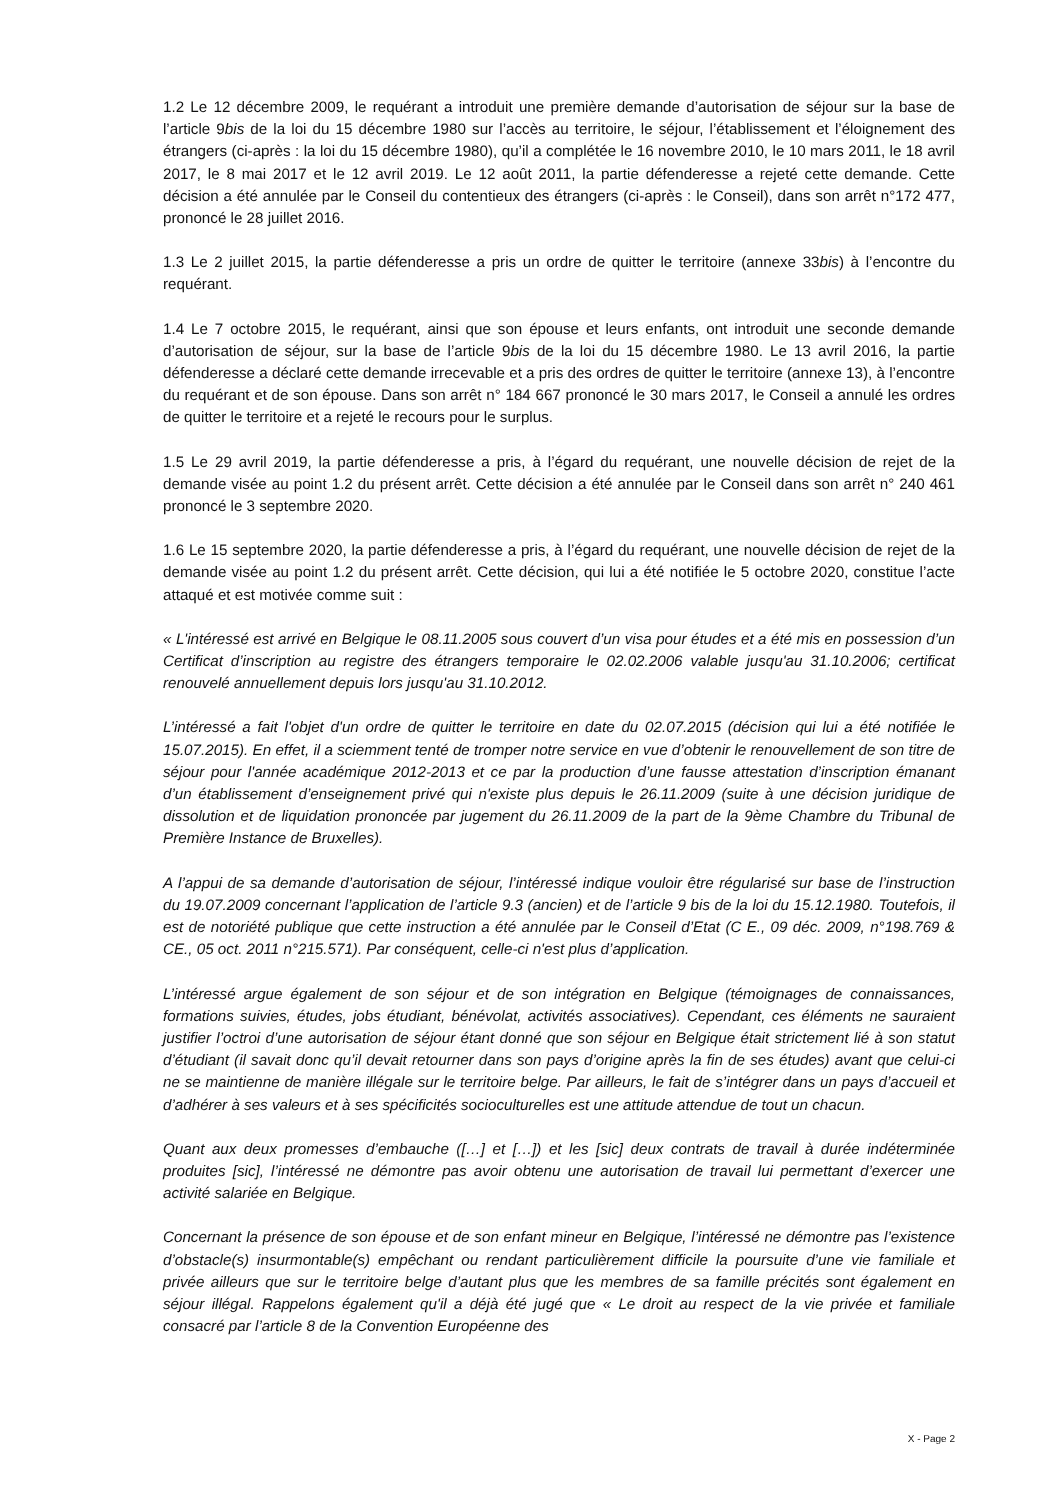1.2 Le 12 décembre 2009, le requérant a introduit une première demande d’autorisation de séjour sur la base de l’article 9bis de la loi du 15 décembre 1980 sur l’accès au territoire, le séjour, l’établissement et l’éloignement des étrangers (ci-après : la loi du 15 décembre 1980), qu’il a complétée le 16 novembre 2010, le 10 mars 2011, le 18 avril 2017, le 8 mai 2017 et le 12 avril 2019. Le 12 août 2011, la partie défenderesse a rejeté cette demande. Cette décision a été annulée par le Conseil du contentieux des étrangers (ci-après : le Conseil), dans son arrêt n°172 477, prononcé le 28 juillet 2016.
1.3 Le 2 juillet 2015, la partie défenderesse a pris un ordre de quitter le territoire (annexe 33bis) à l’encontre du requérant.
1.4 Le 7 octobre 2015, le requérant, ainsi que son épouse et leurs enfants, ont introduit une seconde demande d’autorisation de séjour, sur la base de l’article 9bis de la loi du 15 décembre 1980. Le 13 avril 2016, la partie défenderesse a déclaré cette demande irrecevable et a pris des ordres de quitter le territoire (annexe 13), à l’encontre du requérant et de son épouse. Dans son arrêt n° 184 667 prononcé le 30 mars 2017, le Conseil a annulé les ordres de quitter le territoire et a rejeté le recours pour le surplus.
1.5 Le 29 avril 2019, la partie défenderesse a pris, à l’égard du requérant, une nouvelle décision de rejet de la demande visée au point 1.2 du présent arrêt. Cette décision a été annulée par le Conseil dans son arrêt n° 240 461 prononcé le 3 septembre 2020.
1.6 Le 15 septembre 2020, la partie défenderesse a pris, à l’égard du requérant, une nouvelle décision de rejet de la demande visée au point 1.2 du présent arrêt. Cette décision, qui lui a été notifiée le 5 octobre 2020, constitue l’acte attaqué et est motivée comme suit :
« L'intéressé est arrivé en Belgique le 08.11.2005 sous couvert d’un visa pour études et a été mis en possession d’un Certificat d’inscription au registre des étrangers temporaire le 02.02.2006 valable jusqu'au 31.10.2006; certificat renouvelé annuellement depuis lors jusqu'au 31.10.2012.
L’intéressé a fait l'objet d'un ordre de quitter le territoire en date du 02.07.2015 (décision qui lui a été notifiée le 15.07.2015). En effet, il a sciemment tenté de tromper notre service en vue d’obtenir le renouvellement de son titre de séjour pour l'année académique 2012-2013 et ce par la production d’une fausse attestation d’inscription émanant d’un établissement d’enseignement privé qui n'existe plus depuis le 26.11.2009 (suite à une décision juridique de dissolution et de liquidation prononcée par jugement du 26.11.2009 de la part de la 9ème Chambre du Tribunal de Première Instance de Bruxelles).
A l’appui de sa demande d’autorisation de séjour, l’intéressé indique vouloir être régularisé sur base de l’instruction du 19.07.2009 concernant l’application de l’article 9.3 (ancien) et de l’article 9 bis de la loi du 15.12.1980. Toutefois, il est de notoriété publique que cette instruction a été annulée par le Conseil d’Etat (C E., 09 déc. 2009, n°198.769 & CE., 05 oct. 2011 n°215.571). Par conséquent, celle-ci n'est plus d’application.
L’intéressé argue également de son séjour et de son intégration en Belgique (témoignages de connaissances, formations suivies, études, jobs étudiant, bénévolat, activités associatives). Cependant, ces éléments ne sauraient justifier l’octroi d’une autorisation de séjour étant donné que son séjour en Belgique était strictement lié à son statut d’étudiant (il savait donc qu’il devait retourner dans son pays d’origine après la fin de ses études) avant que celui-ci ne se maintienne de manière illégale sur le territoire belge. Par ailleurs, le fait de s’intégrer dans un pays d’accueil et d’adhérer à ses valeurs et à ses spécificités socioculturelles est une attitude attendue de tout un chacun.
Quant aux deux promesses d’embauche ([…] et […]) et les [sic] deux contrats de travail à durée indéterminée produites [sic], l’intéressé ne démontre pas avoir obtenu une autorisation de travail lui permettant d’exercer une activité salariée en Belgique.
Concernant la présence de son épouse et de son enfant mineur en Belgique, l’intéressé ne démontre pas l’existence d’obstacle(s) insurmontable(s) empêchant ou rendant particulièrement difficile la poursuite d’une vie familiale et privée ailleurs que sur le territoire belge d’autant plus que les membres de sa famille précités sont également en séjour illégal. Rappelons également qu'il a déjà été jugé que « Le droit au respect de la vie privée et familiale consacré par l’article 8 de la Convention Européenne des
X - Page 2